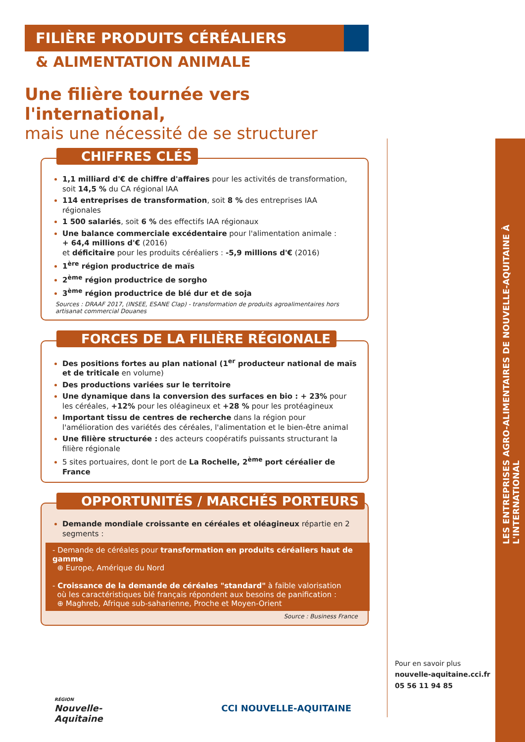LES ENTREPRISES AGRO-ALIMENTAIRES DE NOUVELLE-AQUITAINE À L'INTERNATIONAL
FILIÈRE PRODUITS CÉRÉALIERS
& ALIMENTATION ANIMALE
Une filière tournée vers l'international,
mais une nécessité de se structurer
CHIFFRES CLÉS
1,1 milliard d'€ de chiffre d'affaires pour les activités de transformation, soit 14,5 % du CA régional IAA
114 entreprises de transformation, soit 8 % des entreprises IAA régionales
1 500 salariés, soit 6 % des effectifs IAA régionaux
Une balance commerciale excédentaire pour l'alimentation animale :
+ 64,4 millions d'€ (2016)
et déficitaire pour les produits céréaliers : -5,9 millions d'€ (2016)
1<sup>ère</sup> région productrice de maïs
2<sup>ème</sup> région productrice de sorgho
3<sup>ème</sup> région productrice de blé dur et de soja
Sources : DRAAF 2017, (INSEE, ESANE Clap) - transformation de produits agroalimentaires hors artisanat commercial Douanes
FORCES DE LA FILIÈRE RÉGIONALE
Des positions fortes au plan national (1<sup>er</sup> producteur national de maïs et de triticale en volume)
Des productions variées sur le territoire
Une dynamique dans la conversion des surfaces en bio : + 23% pour les céréales, +12% pour les oléagineux et +28 % pour les protéagineux
Important tissu de centres de recherche dans la région pour l'amélioration des variétés des céréales, l'alimentation et le bien-être animal
Une filière structurée : des acteurs coopératifs puissants structurant la filière régionale
5 sites portuaires, dont le port de La Rochelle, 2<sup>ème</sup> port céréalier de France
OPPORTUNITÉS / MARCHÉS PORTEURS
Demande mondiale croissante en céréales et oléagineux répartie en 2 segments :
- Demande de céréales pour transformation en produits céréaliers haut de gamme
⊕ Europe, Amérique du Nord
- Croissance de la demande de céréales "standard" à faible valorisation
où les caractéristiques blé français répondent aux besoins de panification :
⊕ Maghreb, Afrique sub-saharienne, Proche et Moyen-Orient
Source : Business France
Pour en savoir plus
nouvelle-aquitaine.cci.fr
05 56 11 94 85
RÉGION
Nouvelle-
Aquitaine CCI NOUVELLE-AQUITAINE